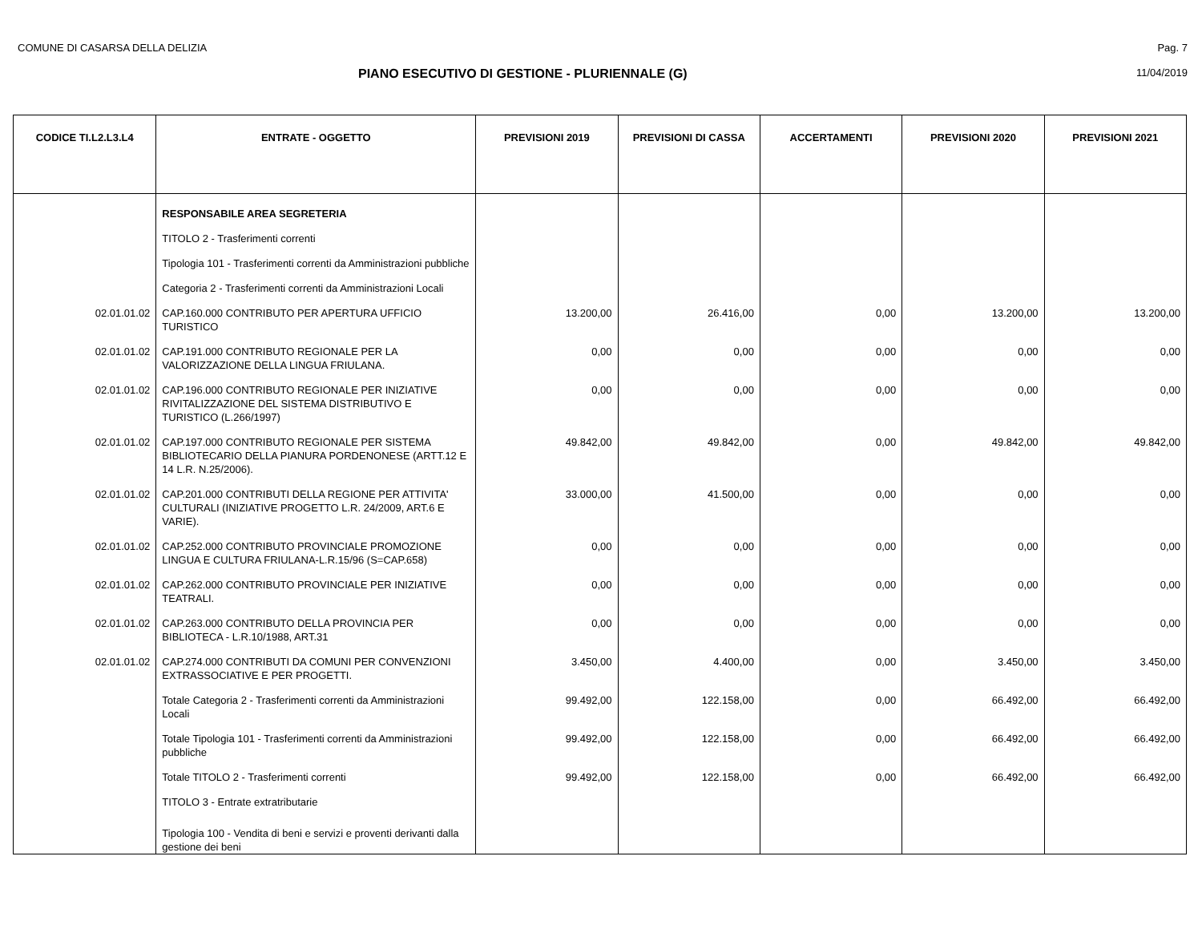COMUNE DI CASARSA DELLA DELIZIA Pag. 7
PIANO ESECUTIVO DI GESTIONE - PLURIENNALE (G) 11/04/2019
| CODICE TI.L2.L3.L4 | ENTRATE - OGGETTO | PREVISIONI 2019 | PREVISIONI DI CASSA | ACCERTAMENTI | PREVISIONI 2020 | PREVISIONI 2021 |
| --- | --- | --- | --- | --- | --- | --- |
| | RESPONSABILE AREA SEGRETERIA | | | | | |
| | TITOLO 2 - Trasferimenti correnti | | | | | |
| | Tipologia 101 - Trasferimenti correnti da Amministrazioni pubbliche | | | | | |
| | Categoria 2 - Trasferimenti correnti da Amministrazioni Locali | | | | | |
| 02.01.01.02 | CAP.160.000 CONTRIBUTO PER APERTURA UFFICIO TURISTICO | 13.200,00 | 26.416,00 | 0,00 | 13.200,00 | 13.200,00 |
| 02.01.01.02 | CAP.191.000 CONTRIBUTO REGIONALE PER LA VALORIZZAZIONE DELLA LINGUA FRIULANA. | 0,00 | 0,00 | 0,00 | 0,00 | 0,00 |
| 02.01.01.02 | CAP.196.000 CONTRIBUTO REGIONALE PER INIZIATIVE RIVITALIZZAZIONE DEL SISTEMA DISTRIBUTIVO E TURISTICO (L.266/1997) | 0,00 | 0,00 | 0,00 | 0,00 | 0,00 |
| 02.01.01.02 | CAP.197.000 CONTRIBUTO REGIONALE PER SISTEMA BIBLIOTECARIO DELLA PIANURA PORDENONESE (ARTT.12 E 14 L.R. N.25/2006). | 49.842,00 | 49.842,00 | 0,00 | 49.842,00 | 49.842,00 |
| 02.01.01.02 | CAP.201.000 CONTRIBUTI DELLA REGIONE PER ATTIVITA' CULTURALI (INIZIATIVE PROGETTO L.R. 24/2009, ART.6 E VARIE). | 33.000,00 | 41.500,00 | 0,00 | 0,00 | 0,00 |
| 02.01.01.02 | CAP.252.000 CONTRIBUTO PROVINCIALE PROMOZIONE LINGUA E CULTURA FRIULANA-L.R.15/96 (S=CAP.658) | 0,00 | 0,00 | 0,00 | 0,00 | 0,00 |
| 02.01.01.02 | CAP.262.000 CONTRIBUTO PROVINCIALE PER INIZIATIVE TEATRALI. | 0,00 | 0,00 | 0,00 | 0,00 | 0,00 |
| 02.01.01.02 | CAP.263.000 CONTRIBUTO DELLA PROVINCIA PER BIBLIOTECA - L.R.10/1988, ART.31 | 0,00 | 0,00 | 0,00 | 0,00 | 0,00 |
| 02.01.01.02 | CAP.274.000 CONTRIBUTI DA COMUNI PER CONVENZIONI EXTRASSOCIATIVE E PER PROGETTI. | 3.450,00 | 4.400,00 | 0,00 | 3.450,00 | 3.450,00 |
| | Totale Categoria 2 - Trasferimenti correnti da Amministrazioni Locali | 99.492,00 | 122.158,00 | 0,00 | 66.492,00 | 66.492,00 |
| | Totale Tipologia 101 - Trasferimenti correnti da Amministrazioni pubbliche | 99.492,00 | 122.158,00 | 0,00 | 66.492,00 | 66.492,00 |
| | Totale TITOLO 2 - Trasferimenti correnti | 99.492,00 | 122.158,00 | 0,00 | 66.492,00 | 66.492,00 |
| | TITOLO 3 - Entrate extratributarie | | | | | |
| | Tipologia 100 - Vendita di beni e servizi e proventi derivanti dalla gestione dei beni | | | | | |